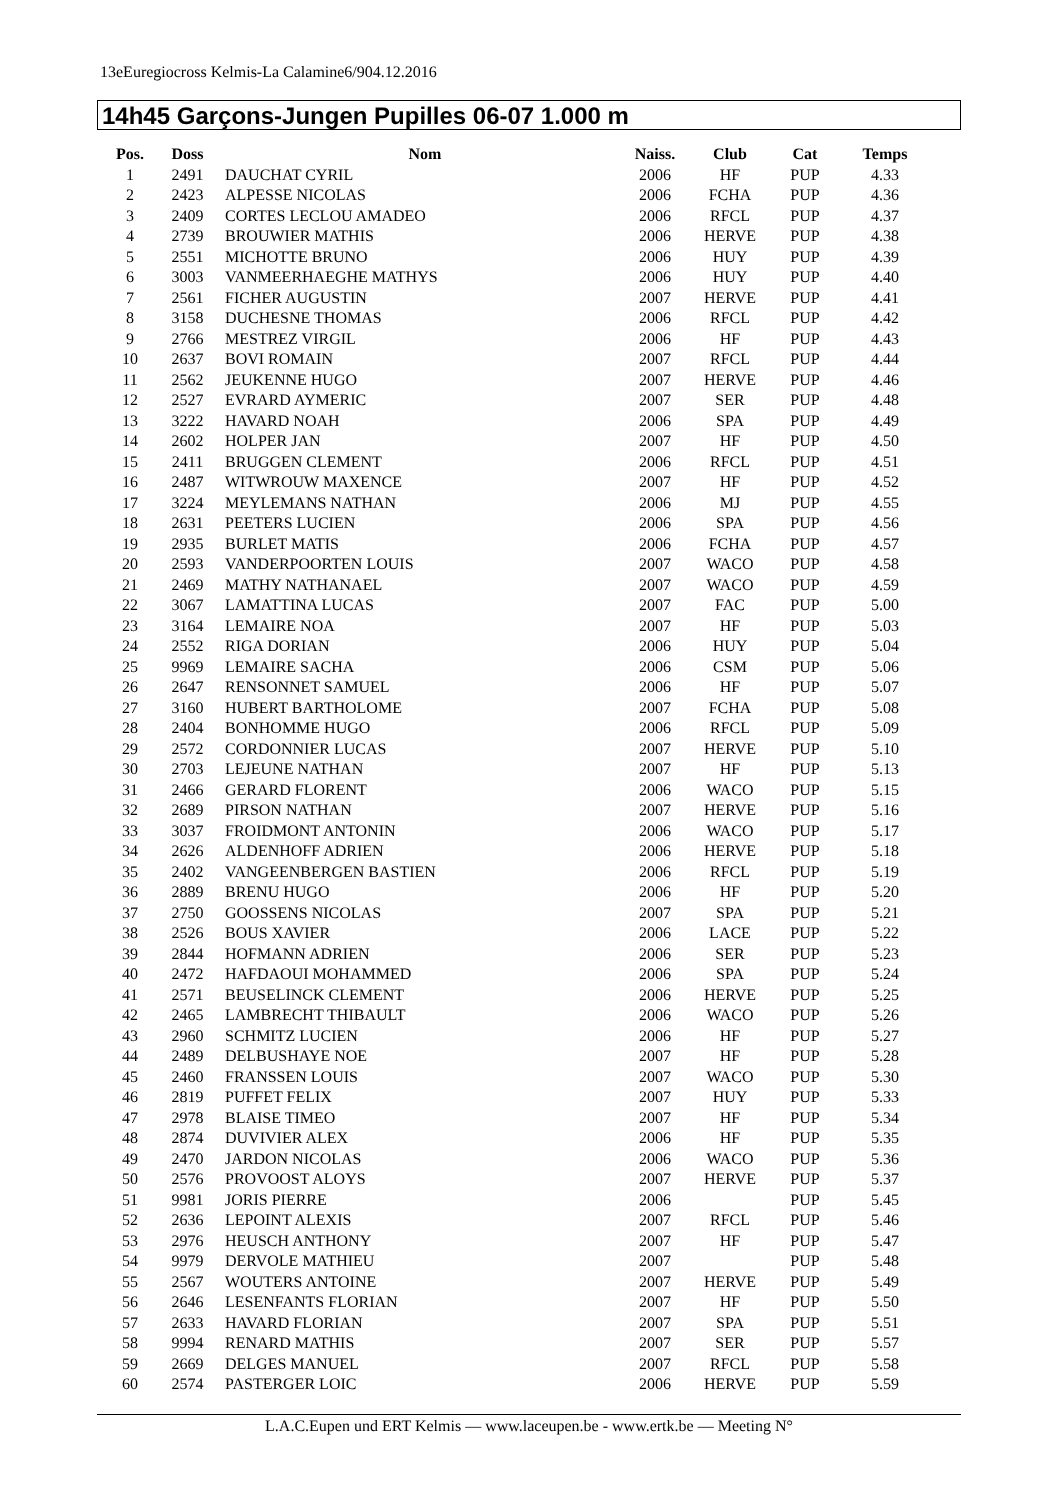13eEuregiocross Kelmis-La Calamine6/904.12.2016
14h45 Garçons-Jungen Pupilles 06-07 1.000 m
| Pos. | Doss | Nom | Naiss. | Club | Cat | Temps |
| --- | --- | --- | --- | --- | --- | --- |
| 1 | 2491 | DAUCHAT CYRIL | 2006 | HF | PUP | 4.33 |
| 2 | 2423 | ALPESSE NICOLAS | 2006 | FCHA | PUP | 4.36 |
| 3 | 2409 | CORTES LECLOU AMADEO | 2006 | RFCL | PUP | 4.37 |
| 4 | 2739 | BROUWIER MATHIS | 2006 | HERVE | PUP | 4.38 |
| 5 | 2551 | MICHOTTE BRUNO | 2006 | HUY | PUP | 4.39 |
| 6 | 3003 | VANMEERHAEGHE MATHYS | 2006 | HUY | PUP | 4.40 |
| 7 | 2561 | FICHER AUGUSTIN | 2007 | HERVE | PUP | 4.41 |
| 8 | 3158 | DUCHESNE THOMAS | 2006 | RFCL | PUP | 4.42 |
| 9 | 2766 | MESTREZ VIRGIL | 2006 | HF | PUP | 4.43 |
| 10 | 2637 | BOVI ROMAIN | 2007 | RFCL | PUP | 4.44 |
| 11 | 2562 | JEUKENNE HUGO | 2007 | HERVE | PUP | 4.46 |
| 12 | 2527 | EVRARD AYMERIC | 2007 | SER | PUP | 4.48 |
| 13 | 3222 | HAVARD NOAH | 2006 | SPA | PUP | 4.49 |
| 14 | 2602 | HOLPER JAN | 2007 | HF | PUP | 4.50 |
| 15 | 2411 | BRUGGEN CLEMENT | 2006 | RFCL | PUP | 4.51 |
| 16 | 2487 | WITWROUW MAXENCE | 2007 | HF | PUP | 4.52 |
| 17 | 3224 | MEYLEMANS NATHAN | 2006 | MJ | PUP | 4.55 |
| 18 | 2631 | PEETERS LUCIEN | 2006 | SPA | PUP | 4.56 |
| 19 | 2935 | BURLET MATIS | 2006 | FCHA | PUP | 4.57 |
| 20 | 2593 | VANDERPOORTEN LOUIS | 2007 | WACO | PUP | 4.58 |
| 21 | 2469 | MATHY NATHANAEL | 2007 | WACO | PUP | 4.59 |
| 22 | 3067 | LAMATTINA LUCAS | 2007 | FAC | PUP | 5.00 |
| 23 | 3164 | LEMAIRE NOA | 2007 | HF | PUP | 5.03 |
| 24 | 2552 | RIGA DORIAN | 2006 | HUY | PUP | 5.04 |
| 25 | 9969 | LEMAIRE SACHA | 2006 | CSM | PUP | 5.06 |
| 26 | 2647 | RENSONNET SAMUEL | 2006 | HF | PUP | 5.07 |
| 27 | 3160 | HUBERT BARTHOLOME | 2007 | FCHA | PUP | 5.08 |
| 28 | 2404 | BONHOMME HUGO | 2006 | RFCL | PUP | 5.09 |
| 29 | 2572 | CORDONNIER LUCAS | 2007 | HERVE | PUP | 5.10 |
| 30 | 2703 | LEJEUNE NATHAN | 2007 | HF | PUP | 5.13 |
| 31 | 2466 | GERARD FLORENT | 2006 | WACO | PUP | 5.15 |
| 32 | 2689 | PIRSON NATHAN | 2007 | HERVE | PUP | 5.16 |
| 33 | 3037 | FROIDMONT ANTONIN | 2006 | WACO | PUP | 5.17 |
| 34 | 2626 | ALDENHOFF ADRIEN | 2006 | HERVE | PUP | 5.18 |
| 35 | 2402 | VANGEENBERGEN BASTIEN | 2006 | RFCL | PUP | 5.19 |
| 36 | 2889 | BRENU HUGO | 2006 | HF | PUP | 5.20 |
| 37 | 2750 | GOOSSENS NICOLAS | 2007 | SPA | PUP | 5.21 |
| 38 | 2526 | BOUS XAVIER | 2006 | LACE | PUP | 5.22 |
| 39 | 2844 | HOFMANN ADRIEN | 2006 | SER | PUP | 5.23 |
| 40 | 2472 | HAFDAOUI MOHAMMED | 2006 | SPA | PUP | 5.24 |
| 41 | 2571 | BEUSELINCK CLEMENT | 2006 | HERVE | PUP | 5.25 |
| 42 | 2465 | LAMBRECHT THIBAULT | 2006 | WACO | PUP | 5.26 |
| 43 | 2960 | SCHMITZ LUCIEN | 2006 | HF | PUP | 5.27 |
| 44 | 2489 | DELBUSHAYE NOE | 2007 | HF | PUP | 5.28 |
| 45 | 2460 | FRANSSEN LOUIS | 2007 | WACO | PUP | 5.30 |
| 46 | 2819 | PUFFET FELIX | 2007 | HUY | PUP | 5.33 |
| 47 | 2978 | BLAISE TIMEO | 2007 | HF | PUP | 5.34 |
| 48 | 2874 | DUVIVIER ALEX | 2006 | HF | PUP | 5.35 |
| 49 | 2470 | JARDON NICOLAS | 2006 | WACO | PUP | 5.36 |
| 50 | 2576 | PROVOOST ALOYS | 2007 | HERVE | PUP | 5.37 |
| 51 | 9981 | JORIS PIERRE | 2006 | | PUP | 5.45 |
| 52 | 2636 | LEPOINT ALEXIS | 2007 | RFCL | PUP | 5.46 |
| 53 | 2976 | HEUSCH ANTHONY | 2007 | HF | PUP | 5.47 |
| 54 | 9979 | DERVOLE MATHIEU | 2007 | | PUP | 5.48 |
| 55 | 2567 | WOUTERS ANTOINE | 2007 | HERVE | PUP | 5.49 |
| 56 | 2646 | LESENFANTS FLORIAN | 2007 | HF | PUP | 5.50 |
| 57 | 2633 | HAVARD FLORIAN | 2007 | SPA | PUP | 5.51 |
| 58 | 9994 | RENARD MATHIS | 2007 | SER | PUP | 5.57 |
| 59 | 2669 | DELGES MANUEL | 2007 | RFCL | PUP | 5.58 |
| 60 | 2574 | PASTERGER LOIC | 2006 | HERVE | PUP | 5.59 |
L.A.C.Eupen und ERT Kelmis — www.laceupen.be - www.ertk.be — Meeting N°